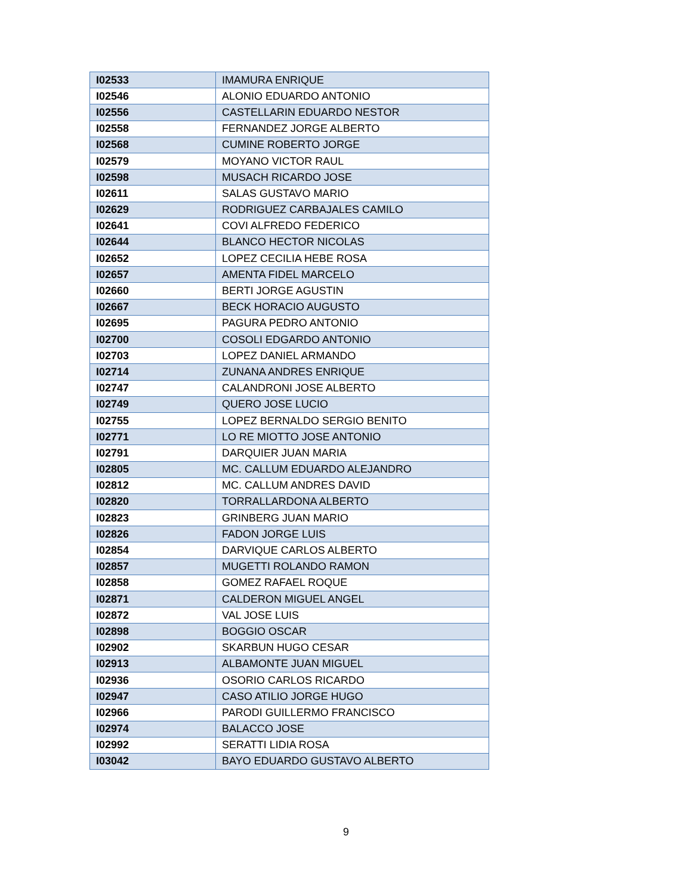| I02533 | IMAMURA ENRIQUE |
| I02546 | ALONIO EDUARDO ANTONIO |
| I02556 | CASTELLARIN EDUARDO NESTOR |
| I02558 | FERNANDEZ JORGE ALBERTO |
| I02568 | CUMINE ROBERTO JORGE |
| I02579 | MOYANO VICTOR RAUL |
| I02598 | MUSACH RICARDO JOSE |
| I02611 | SALAS GUSTAVO MARIO |
| I02629 | RODRIGUEZ CARBAJALES CAMILO |
| I02641 | COVI ALFREDO FEDERICO |
| I02644 | BLANCO HECTOR NICOLAS |
| I02652 | LOPEZ CECILIA HEBE ROSA |
| I02657 | AMENTA FIDEL MARCELO |
| I02660 | BERTI JORGE AGUSTIN |
| I02667 | BECK HORACIO AUGUSTO |
| I02695 | PAGURA PEDRO ANTONIO |
| I02700 | COSOLI EDGARDO ANTONIO |
| I02703 | LOPEZ DANIEL ARMANDO |
| I02714 | ZUNANA ANDRES ENRIQUE |
| I02747 | CALANDRONI JOSE ALBERTO |
| I02749 | QUERO JOSE LUCIO |
| I02755 | LOPEZ BERNALDO SERGIO BENITO |
| I02771 | LO RE MIOTTO JOSE ANTONIO |
| I02791 | DARQUIER JUAN MARIA |
| I02805 | MC. CALLUM EDUARDO ALEJANDRO |
| I02812 | MC. CALLUM ANDRES DAVID |
| I02820 | TORRALLARDONA ALBERTO |
| I02823 | GRINBERG JUAN MARIO |
| I02826 | FADON JORGE LUIS |
| I02854 | DARVIQUE CARLOS ALBERTO |
| I02857 | MUGETTI ROLANDO RAMON |
| I02858 | GOMEZ RAFAEL ROQUE |
| I02871 | CALDERON MIGUEL ANGEL |
| I02872 | VAL JOSE LUIS |
| I02898 | BOGGIO OSCAR |
| I02902 | SKARBUN HUGO CESAR |
| I02913 | ALBAMONTE JUAN MIGUEL |
| I02936 | OSORIO CARLOS RICARDO |
| I02947 | CASO ATILIO JORGE HUGO |
| I02966 | PARODI GUILLERMO FRANCISCO |
| I02974 | BALACCO JOSE |
| I02992 | SERATTI LIDIA ROSA |
| I03042 | BAYO EDUARDO GUSTAVO ALBERTO |
9